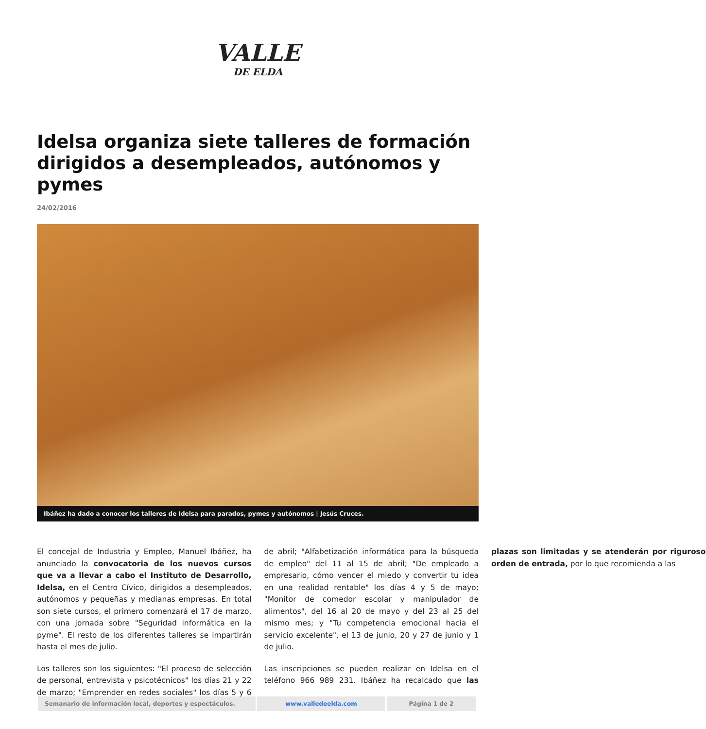VALLE
DE ELDA
Idelsa organiza siete talleres de formación dirigidos a desempleados, autónomos y pymes
24/02/2016
Ibáñez ha dado a conocer los talleres de Idelsa para parados, pymes y autónomos | Jesús Cruces.
El concejal de Industria y Empleo, Manuel Ibáñez, ha anunciado la convocatoria de los nuevos cursos que va a llevar a cabo el Instituto de Desarrollo, Idelsa, en el Centro Cívico, dirigidos a desempleados, autónomos y pequeñas y medianas empresas. En total son siete cursos, el primero comenzará el 17 de marzo, con una jornada sobre "Seguridad informática en la pyme". El resto de los diferentes talleres se impartirán hasta el mes de julio.
Los talleres son los siguientes: "El proceso de selección de personal, entrevista y psicotécnicos" los días 21 y 22 de marzo; "Emprender en redes sociales" los días 5 y 6 de abril; "Alfabetización informática para la búsqueda de empleo" del 11 al 15 de abril; "De empleado a empresario, cómo vencer el miedo y convertir tu idea en una realidad rentable" los días 4 y 5 de mayo; "Monitor de comedor escolar y manipulador de alimentos", del 16 al 20 de mayo y del 23 al 25 del mismo mes; y "Tu competencia emocional hacia el servicio excelente", el 13 de junio, 20 y 27 de junio y 1 de julio.
Las inscripciones se pueden realizar en Idelsa en el teléfono 966 989 231. Ibáñez ha recalcado que las plazas son limitadas y se atenderán por riguroso orden de entrada, por lo que recomienda a las
Semanario de información local, deportes y espectáculos.
www.valledeelda.com Página 1 de 2